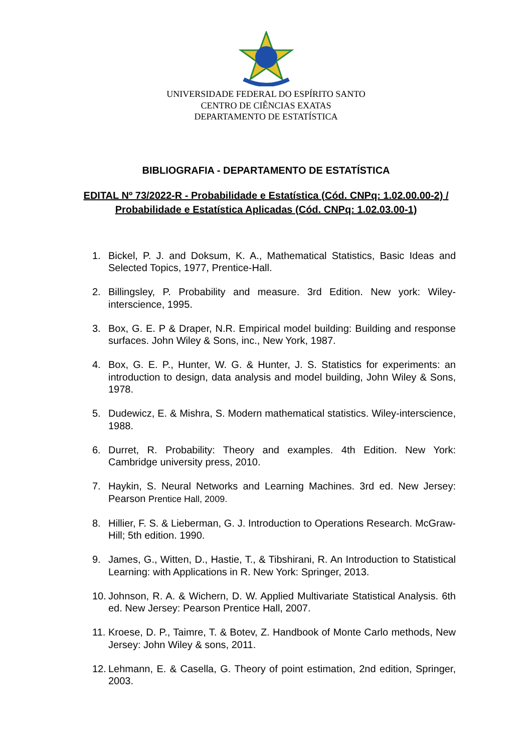UNIVERSIDADE FEDERAL DO ESPÍRITO SANTO
CENTRO DE CIÊNCIAS EXATAS
DEPARTAMENTO DE ESTATÍSTICA
BIBLIOGRAFIA - DEPARTAMENTO DE ESTATÍSTICA
EDITAL Nº 73/2022-R - Probabilidade e Estatística (Cód. CNPq: 1.02.00.00-2) / Probabilidade e Estatística Aplicadas (Cód. CNPq: 1.02.03.00-1)
1. Bickel, P. J. and Doksum, K. A., Mathematical Statistics, Basic Ideas and Selected Topics, 1977, Prentice-Hall.
2. Billingsley, P. Probability and measure. 3rd Edition. New york: Wiley-interscience, 1995.
3. Box, G. E. P & Draper, N.R. Empirical model building: Building and response surfaces. John Wiley & Sons, inc., New York, 1987.
4. Box, G. E. P., Hunter, W. G. & Hunter, J. S. Statistics for experiments: an introduction to design, data analysis and model building, John Wiley & Sons, 1978.
5. Dudewicz, E. & Mishra, S. Modern mathematical statistics. Wiley-interscience, 1988.
6. Durret, R. Probability: Theory and examples. 4th Edition. New York: Cambridge university press, 2010.
7. Haykin, S. Neural Networks and Learning Machines. 3rd ed. New Jersey: Pearson Prentice Hall, 2009.
8. Hillier, F. S. & Lieberman, G. J. Introduction to Operations Research. McGraw-Hill; 5th edition. 1990.
9. James, G., Witten, D., Hastie, T., & Tibshirani, R. An Introduction to Statistical Learning: with Applications in R. New York: Springer, 2013.
10. Johnson, R. A. & Wichern, D. W. Applied Multivariate Statistical Analysis. 6th ed. New Jersey: Pearson Prentice Hall, 2007.
11. Kroese, D. P., Taimre, T. & Botev, Z. Handbook of Monte Carlo methods, New Jersey: John Wiley & sons, 2011.
12. Lehmann, E. & Casella, G. Theory of point estimation, 2nd edition, Springer, 2003.